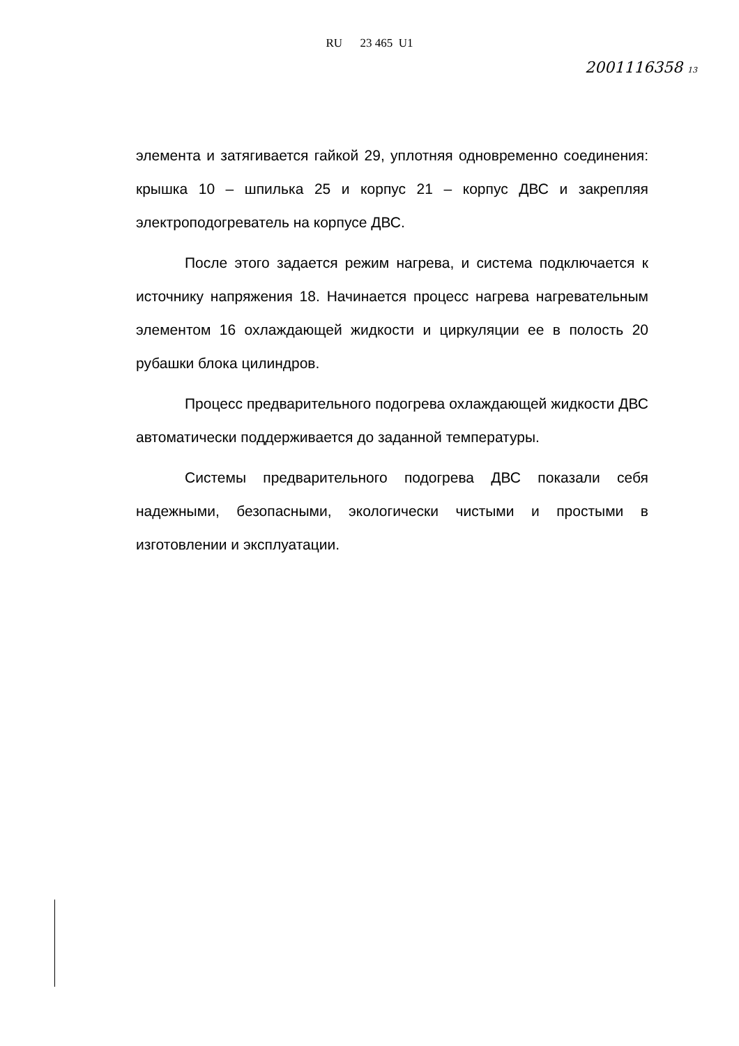RU 23 465 U1
2001116358 13
элемента и затягивается гайкой 29, уплотняя одновременно соединения: крышка 10 – шпилька 25 и корпус 21 – корпус ДВС и закрепляя электроподогреватель на корпусе ДВС.
После этого задается режим нагрева, и система подключается к источнику напряжения 18. Начинается процесс нагрева нагревательным элементом 16 охлаждающей жидкости и циркуляции ее в полость 20 рубашки блока цилиндров.
Процесс предварительного подогрева охлаждающей жидкости ДВС автоматически поддерживается до заданной температуры.
Системы предварительного подогрева ДВС показали себя надежными, безопасными, экологически чистыми и простыми в изготовлении и эксплуатации.